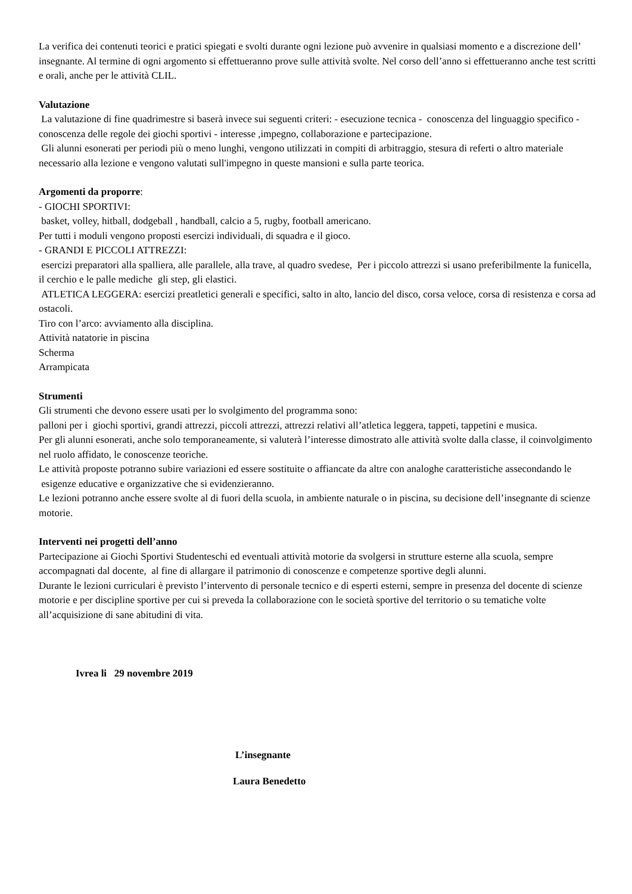La verifica dei contenuti teorici e pratici spiegati e svolti durante ogni lezione può avvenire in qualsiasi momento e a discrezione dell’ insegnante. Al termine di ogni argomento si effettueranno prove sulle attività svolte. Nel corso dell’anno si effettueranno anche test scritti e orali, anche per le attività CLIL.
Valutazione
La valutazione di fine quadrimestre si baserà invece sui seguenti criteri: - esecuzione tecnica - conoscenza del linguaggio specifico - conoscenza delle regole dei giochi sportivi - interesse ,impegno, collaborazione e partecipazione.
Gli alunni esonerati per periodi più o meno lunghi, vengono utilizzati in compiti di arbitraggio, stesura di referti o altro materiale necessario alla lezione e vengono valutati sull'impegno in queste mansioni e sulla parte teorica.
Argomenti da proporre:
- GIOCHI SPORTIVI:
basket, volley, hitball, dodgeball , handball, calcio a 5, rugby, football americano.
Per tutti i moduli vengono proposti esercizi individuali, di squadra e il gioco.
- GRANDI E PICCOLI ATTREZZI:
esercizi preparatori alla spalliera, alle parallele, alla trave, al quadro svedese, Per i piccolo attrezzi si usano preferibilmente la funicella, il cerchio e le palle mediche gli step, gli elastici.
ATLETICA LEGGERA: esercizi preatletici generali e specifici, salto in alto, lancio del disco, corsa veloce, corsa di resistenza e corsa ad ostacoli.
Tiro con l’arco: avviamento alla disciplina.
Attività natatorie in piscina
Scherma
Arrampicata
Strumenti
Gli strumenti che devono essere usati per lo svolgimento del programma sono:
palloni per i giochi sportivi, grandi attrezzi, piccoli attrezzi, attrezzi relativi all’atletica leggera, tappeti, tappetini e musica.
Per gli alunni esonerati, anche solo temporaneamente, si valuterà l’interesse dimostrato alle attività svolte dalla classe, il coinvolgimento nel ruolo affidato, le conoscenze teoriche.
Le attività proposte potranno subire variazioni ed essere sostituite o affiancate da altre con analoghe caratteristiche assecondando le esigenze educative e organizzative che si evidenzieranno.
Le lezioni potranno anche essere svolte al di fuori della scuola, in ambiente naturale o in piscina, su decisione dell’insegnante di scienze motorie.
Interventi nei progetti dell’anno
Partecipazione ai Giochi Sportivi Studenteschi ed eventuali attività motorie da svolgersi in strutture esterne alla scuola, sempre accompagnati dal docente, al fine di allargare il patrimonio di conoscenze e competenze sportive degli alunni.
Durante le lezioni curriculari è previsto l’intervento di personale tecnico e di esperti esterni, sempre in presenza del docente di scienze motorie e per discipline sportive per cui si preveda la collaborazione con le società sportive del territorio o su tematiche volte all’acquisizione di sane abitudini di vita.
Ivrea li 29 novembre 2019
L’insegnante
Laura Benedetto